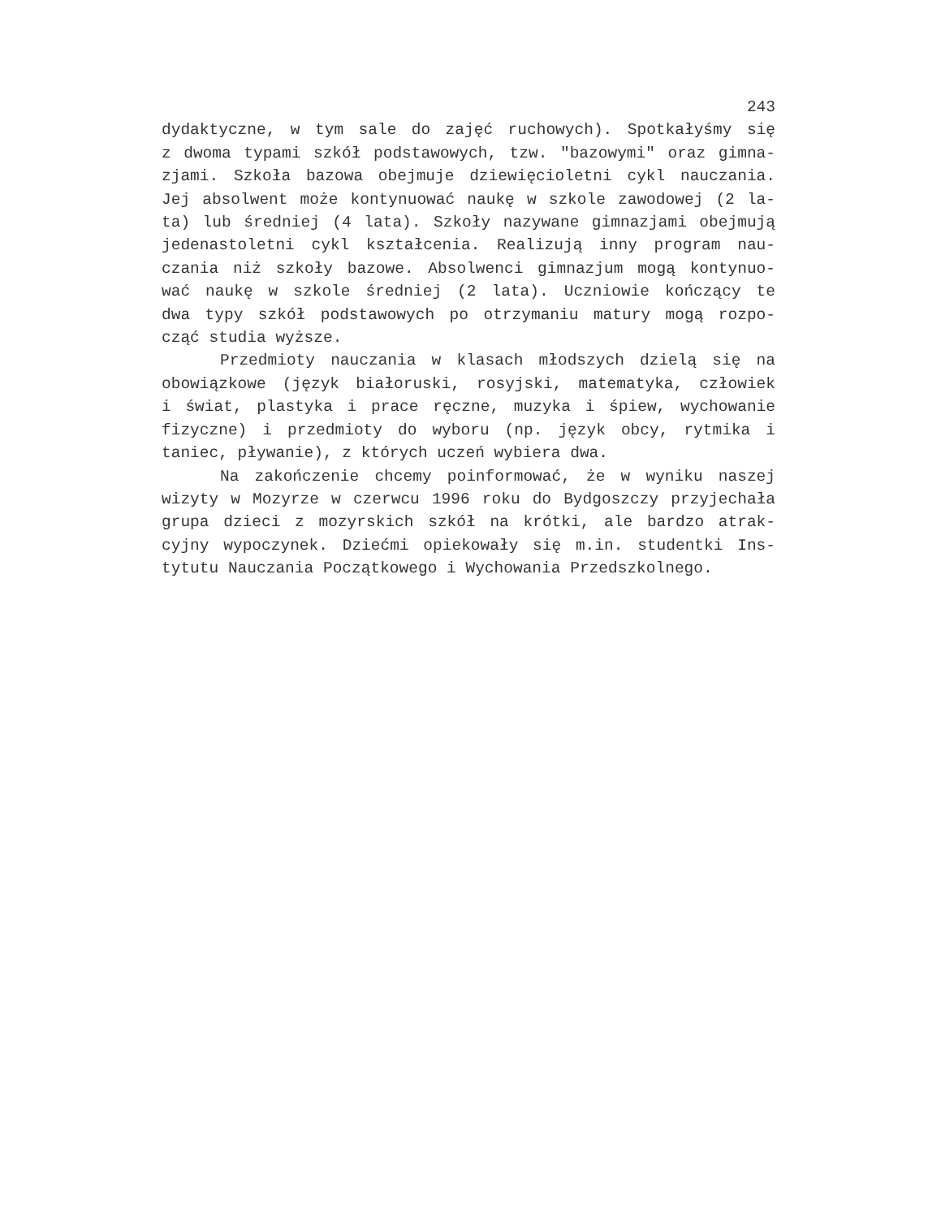243
dydaktyczne, w tym sale do zajęć ruchowych). Spotkałyśmy się
z dwoma typami szkół podstawowych, tzw. "bazowymi" oraz gimna-
zjami. Szkoła bazowa obejmuje dziewięcioletni cykl nauczania.
Jej absolwent może kontynuować naukę w szkole zawodowej (2 la-
ta) lub średniej (4 lata). Szkoły nazywane gimnazjami obejmują
jedenastoletni cykl kształcenia. Realizują inny program nau-
czania niż szkoły bazowe. Absolwenci gimnazjum mogą kontynuo-
wać naukę w szkole średniej (2 lata). Uczniowie kończący te
dwa typy szkół podstawowych po otrzymaniu matury mogą rozpo-
cząć studia wyższe.
Przedmioty nauczania w klasach młodszych dzielą się na
obowiązkowe (język białoruski, rosyjski, matematyka, człowiek
i świat, plastyka i prace ręczne, muzyka i śpiew, wychowanie
fizyczne) i przedmioty do wyboru (np. język obcy, rytmika i
taniec, pływanie), z których uczeń wybiera dwa.
Na zakończenie chcemy poinformować, że w wyniku naszej
wizyty w Mozyrze w czerwcu 1996 roku do Bydgoszczy przyjechała
grupa dzieci z mozyrskich szkół na krótki, ale bardzo atrak-
cyjny wypoczynek. Dziećmi opiekowały się m.in. studentki Ins-
tytutu Nauczania Początkowego i Wychowania Przedszkolnego.